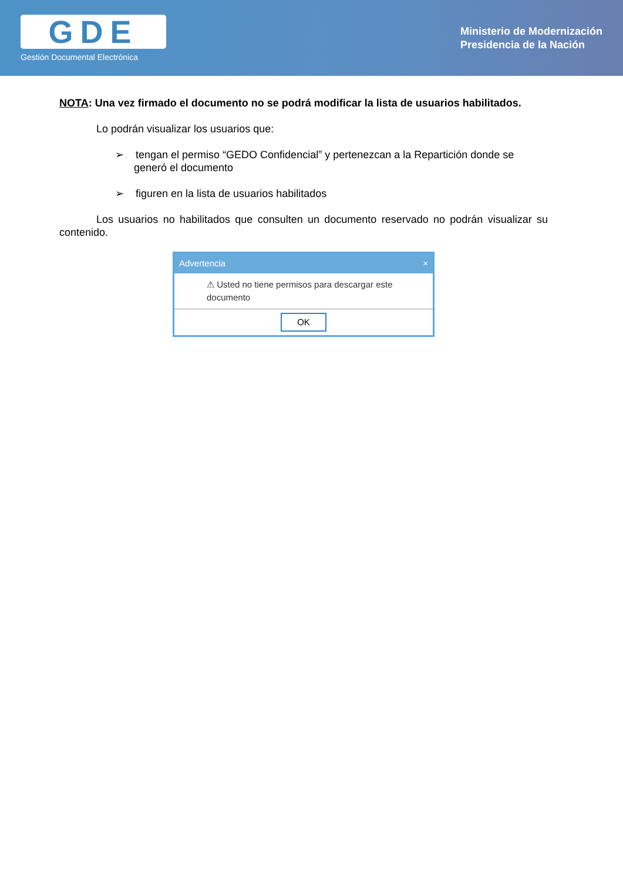GDE
Gestión Documental Electrónica
Ministerio de Modernización
Presidencia de la Nación
NOTA: Una vez firmado el documento no se podrá modificar la lista de usuarios habilitados.
Lo podrán visualizar los usuarios que:
➢ tengan el permiso “GEDO Confidencial” y pertenezcan a la Repartición donde se generó el documento
➢ figuren en la lista de usuarios habilitados
Los usuarios no habilitados que consulten un documento reservado no podrán visualizar su contenido.
Advertencia ×
⚠ Usted no tiene permisos para descargar este documento
OK